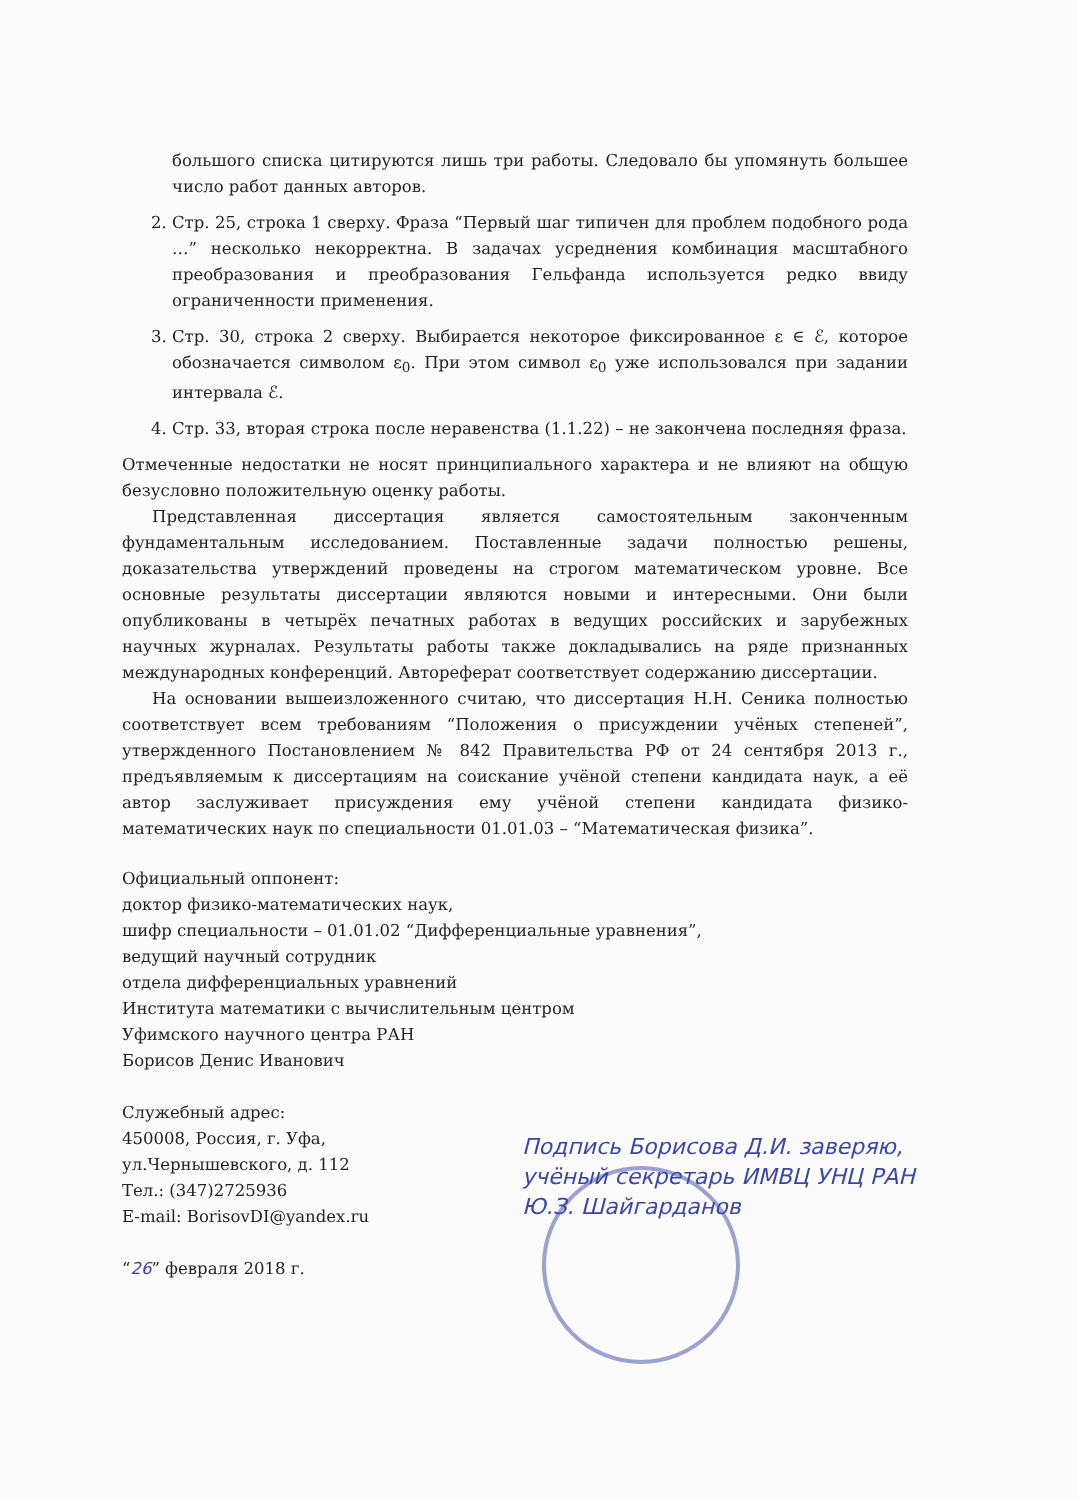большого списка цитируются лишь три работы. Следовало бы упомянуть большее число работ данных авторов.
2. Стр. 25, строка 1 сверху. Фраза “Первый шаг типичен для проблем подобного рода …” несколько некорректна. В задачах усреднения комбинация масштабного преобразования и преобразования Гельфанда используется редко ввиду ограниченности применения.
3. Стр. 30, строка 2 сверху. Выбирается некоторое фиксированное ε ∈ ℰ, которое обозначается символом ε<sub>0</sub>. При этом символ ε<sub>0</sub> уже использовался при задании интервала ℰ.
4. Стр. 33, вторая строка после неравенства (1.1.22) – не закончена последняя фраза.
Отмеченные недостатки не носят принципиального характера и не влияют на общую безусловно положительную оценку работы.
Представленная диссертация является самостоятельным законченным фундаментальным исследованием. Поставленные задачи полностью решены, доказательства утверждений проведены на строгом математическом уровне. Все основные результаты диссертации являются новыми и интересными. Они были опубликованы в четырёх печатных работах в ведущих российских и зарубежных научных журналах. Результаты работы также докладывались на ряде признанных международных конференций. Автореферат соответствует содержанию диссертации.
На основании вышеизложенного считаю, что диссертация Н.Н. Сеника полностью соответствует всем требованиям “Положения о присуждении учёных степеней”, утвержденного Постановлением № 842 Правительства РФ от 24 сентября 2013 г., предъявляемым к диссертациям на соискание учёной степени кандидата наук, а её автор заслуживает присуждения ему учёной степени кандидата физико-математических наук по специальности 01.01.03 – “Математическая физика”.
Официальный оппонент:
доктор физико-математических наук,
шифр специальности – 01.01.02 “Дифференциальные уравнения”,
ведущий научный сотрудник
отдела дифференциальных уравнений
Института математики с вычислительным центром
Уфимского научного центра РАН
Борисов Денис Иванович
Служебный адрес:
450008, Россия, г. Уфа,
ул.Чернышевского, д. 112
Тел.: (347)2725936
E-mail: BorisovDI@yandex.ru
“26” февраля 2018 г.
Подпись Борисова Д.И. заверяю,
учёный секретарь ИМВЦ УНЦ РАН
Ю.З. Шайгарданов